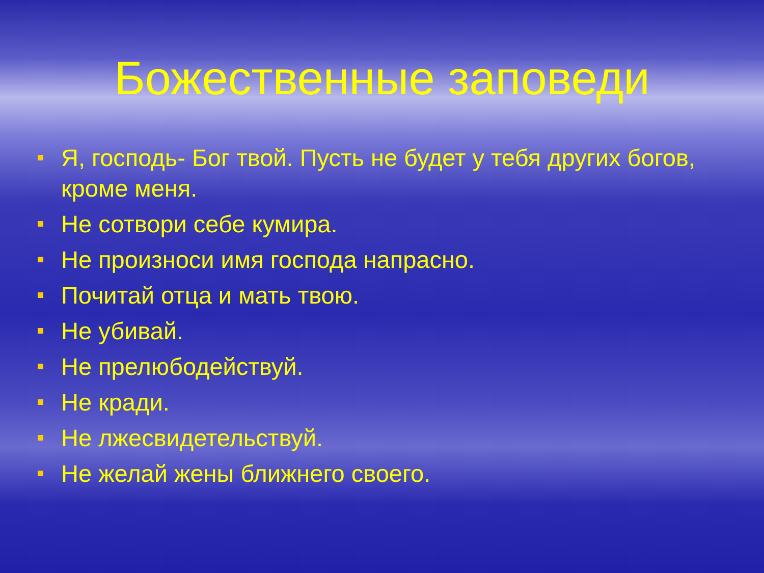Божественные заповеди
Я, господь- Бог твой. Пусть не будет у тебя других богов, кроме меня.
Не сотвори себе кумира.
Не произноси имя господа напрасно.
Почитай отца и мать твою.
Не убивай.
Не прелюбодействуй.
Не кради.
Не лжесвидетельствуй.
Не желай жены ближнего своего.